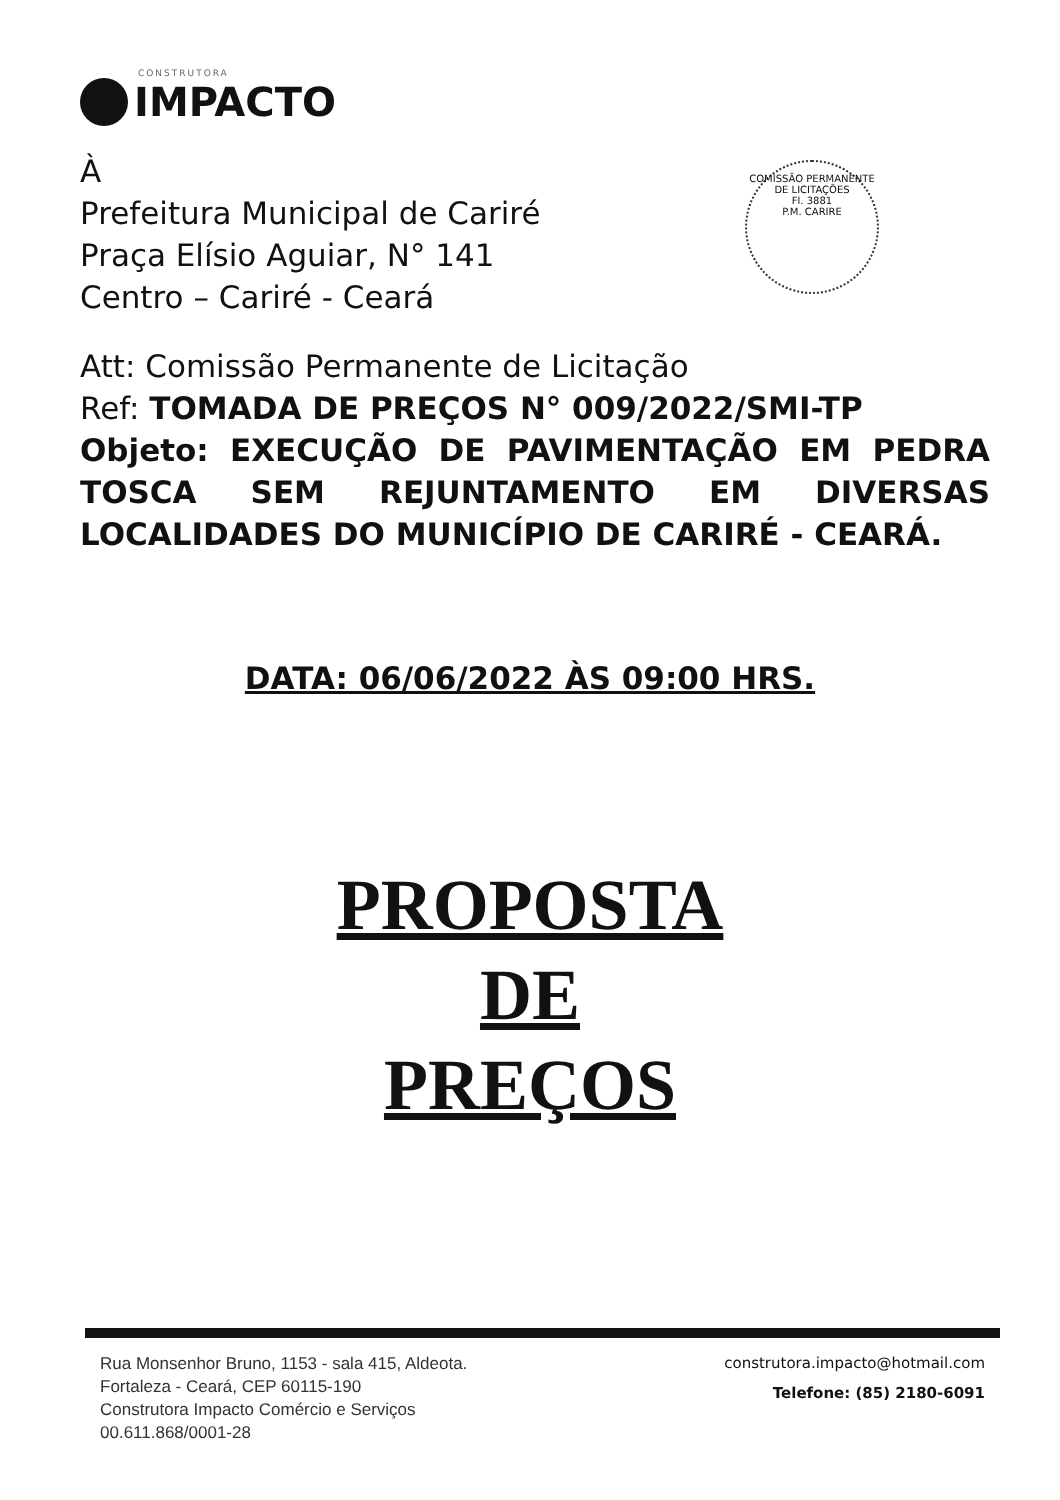CONSTRUTORA
IMPACTO
À
Prefeitura Municipal de Cariré
Praça Elísio Aguiar, N° 141
Centro – Cariré - Ceará
COMISSÃO PERMANENTE DE LICITAÇÕES
Fl. 3881
P.M. CARIRE
Att: Comissão Permanente de Licitação
Ref: TOMADA DE PREÇOS N° 009/2022/SMI-TP
Objeto: EXECUÇÃO DE PAVIMENTAÇÃO EM PEDRA TOSCA SEM REJUNTAMENTO EM DIVERSAS LOCALIDADES DO MUNICÍPIO DE CARIRÉ - CEARÁ.
DATA: 06/06/2022 ÀS 09:00 HRS.
PROPOSTA
DE
PREÇOS
Rua Monsenhor Bruno, 1153 - sala 415, Aldeota.
Fortaleza - Ceará, CEP 60115-190
Construtora Impacto Comércio e Serviços
00.611.868/0001-28
construtora.impacto@hotmail.com
Telefone: (85) 2180-6091